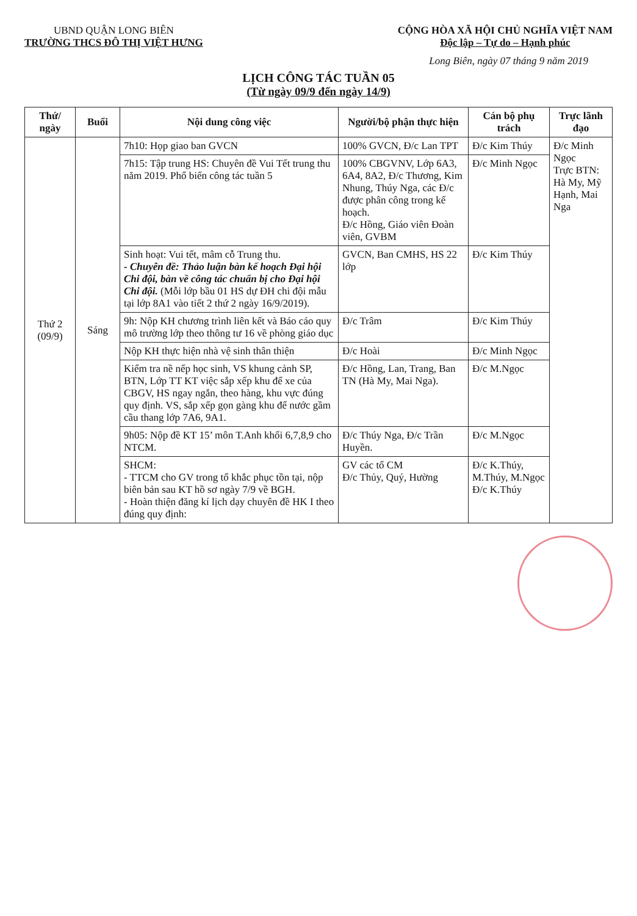UBND QUẬN LONG BIÊN
TRƯỜNG THCS ĐÔ THỊ VIỆT HƯNG
CỘNG HÒA XÃ HỘI CHỦ NGHĨA VIỆT NAM
Độc lập – Tự do – Hạnh phúc
Long Biên, ngày 07 tháng 9 năm 2019
LỊCH CÔNG TÁC TUẦN 05
(Từ ngày 09/9 đến ngày 14/9)
| Thứ/ ngày | Buổi | Nội dung công việc | Người/bộ phận thực hiện | Cán bộ phụ trách | Trực lãnh đạo |
| --- | --- | --- | --- | --- | --- |
| Thứ 2 (09/9) | Sáng | 7h10: Họp giao ban GVCN | 100% GVCN, Đ/c Lan TPT | Đ/c Kim Thúy | Đ/c Minh Ngọc Trực BTN: Hà My, Mỹ Hạnh, Mai Nga |
| | | 7h15: Tập trung HS: Chuyên đề Vui Tết trung thu năm 2019. Phổ biến công tác tuần 5 | 100% CBGVNV, Lớp 6A3, 6A4, 8A2, Đ/c Thương, Kim Nhung, Thúy Nga, các Đ/c được phân công trong kế hoạch. Đ/c Hồng, Giáo viên Đoàn viên, GVBM | Đ/c Minh Ngọc | |
| | | Sinh hoạt: Vui tết, mâm cỗ Trung thu. - Chuyên đề: Thảo luận bàn kế hoạch Đại hội Chi đội, bàn về công tác chuẩn bị cho Đại hội Chi đội. (Mỗi lớp bầu 01 HS dự ĐH chi đội mẫu tại lớp 8A1 vào tiết 2 thứ 2 ngày 16/9/2019). | GVCN, Ban CMHS, HS 22 lớp | Đ/c Kim Thúy | |
| | | 9h: Nộp KH chương trình liên kết và Báo cáo quy mô trường lớp theo thông tư 16 về phòng giáo dục | Đ/c Trâm | Đ/c Kim Thúy | |
| | | Nộp KH thực hiện nhà vệ sinh thân thiện | Đ/c Hoài | Đ/c Minh Ngọc | |
| | | Kiểm tra nề nếp học sinh, VS khung cảnh SP, BTN, Lớp TT KT việc sắp xếp khu để xe của CBGV, HS ngay ngắn, theo hàng, khu vực đúng quy định. VS, sắp xếp gọn gàng khu để nước gầm cầu thang lớp 7A6, 9A1. | Đ/c Hồng, Lan, Trang, Ban TN (Hà My, Mai Nga). | Đ/c M.Ngọc | |
| | | 9h05: Nộp đề KT 15’ môn T.Anh khối 6,7,8,9 cho NTCM. | Đ/c Thúy Nga, Đ/c Trần Huyền. | Đ/c M.Ngọc | |
| | | SHCM: - TTCM cho GV trong tổ khắc phục tồn tại, nộp biên bản sau KT hồ sơ ngày 7/9 về BGH. - Hoàn thiện đăng kí lịch dạy chuyên đề HK I theo đúng quy định: | GV các tổ CM Đ/c Thủy, Quý, Hường | Đ/c K.Thúy, M.Thúy, M.Ngọc Đ/c K.Thúy | |